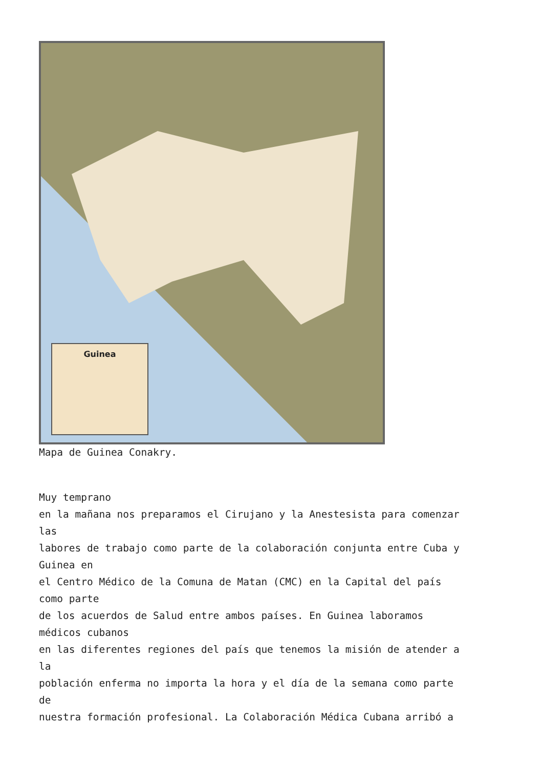Guinea
Mapa de Guinea Conakry.
Muy temprano en la mañana nos preparamos el Cirujano y la Anestesista para comenzar las labores de trabajo como parte de la colaboración conjunta entre Cuba y Guinea en el Centro Médico de la Comuna de Matan (CMC) en la Capital del país como parte de los acuerdos de Salud entre ambos países. En Guinea laboramos médicos cubanos en las diferentes regiones del país que tenemos la misión de atender a la población enferma no importa la hora y el día de la semana como parte de nuestra formación profesional. La Colaboración Médica Cubana arribó a